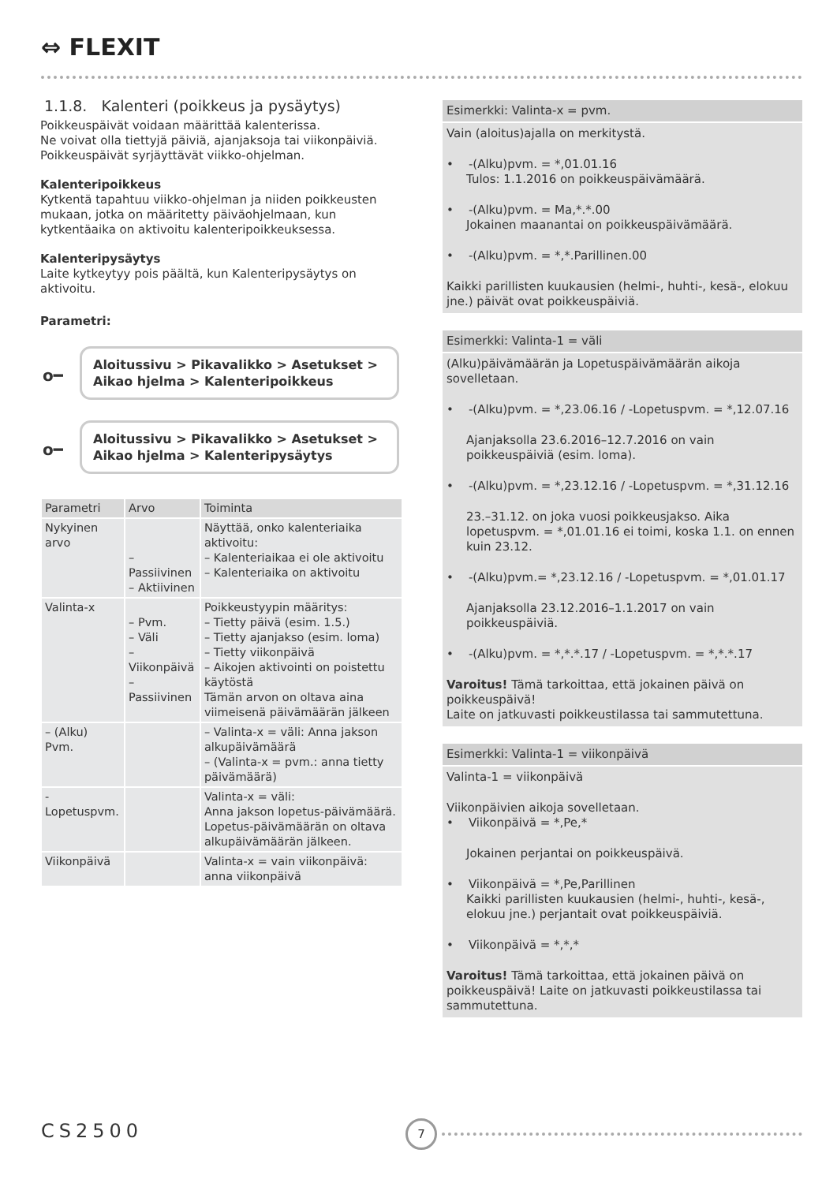⇔ FLEXIT
1.1.8. Kalenteri (poikkeus ja pysäytys)
Poikkeuspäivät voidaan määrittää kalenterissa.
Ne voivat olla tiettyjä päiviä, ajanjaksoja tai viikonpäiviä.
Poikkeuspäivät syrjäyttävät viikko-ohjelman.
Kalenteripoikkeus
Kytkentä tapahtuu viikko-ohjelman ja niiden poikkeusten mukaan, jotka on määritetty päiväohjelmaan, kun kytkentäaika on aktivoitu kalenteripoikkeuksessa.
Kalenteripysäytys
Laite kytkeytyy pois päältä, kun Kalenteripysäytys on aktivoitu.
Parametri:
o━
Aloitussivu > Pikavalikko > Asetukset >
Aikao hjelma > Kalenteripoikkeus
o━
Aloitussivu > Pikavalikko > Asetukset >
Aikao hjelma > Kalenteripysäytys
| Parametri | Arvo | Toiminta |
| --- | --- | --- |
| Nykyinen arvo | – Passiivinen – Aktiivinen | Näyttää, onko kalenteriaika aktivoitu: – Kalenteriaikaa ei ole aktivoitu – Kalenteriaika on aktivoitu |
| Valinta-x | – Pvm. – Väli – Viikonpäivä – Passiivinen | Poikkeustyypin määritys: – Tietty päivä (esim. 1.5.) – Tietty ajanjakso (esim. loma) – Tietty viikonpäivä – Aikojen aktivointi on poistettu käytöstä Tämän arvon on oltava aina viimeisenä päivämäärän jälkeen |
| – (Alku) Pvm. | | – Valinta-x = väli: Anna jakson alkupäivämäärä – (Valinta-x = pvm.: anna tietty päivämäärä) |
| -Lopetuspvm. | | Valinta-x = väli: Anna jakson lopetus-päivämäärä. Lopetus-päivämäärän on oltava alkupäivämäärän jälkeen. |
| Viikonpäivä | | Valinta-x = vain viikonpäivä: anna viikonpäivä |
Esimerkki: Valinta-x = pvm.
Vain (aloitus)ajalla on merkitystä.
• -(Alku)pvm. = *,01.01.16
Tulos: 1.1.2016 on poikkeuspäivämäärä.
• -(Alku)pvm. = Ma,*.*.00
Jokainen maanantai on poikkeuspäivämäärä.
• -(Alku)pvm. = *,*.Parillinen.00
Kaikki parillisten kuukausien (helmi-, huhti-, kesä-, elokuu jne.) päivät ovat poikkeuspäiviä.
Esimerkki: Valinta-1 = väli
(Alku)päivämäärän ja Lopetuspäivämäärän aikoja sovelletaan.
• -(Alku)pvm. = *,23.06.16 / -Lopetuspvm. = *,12.07.16
Ajanjaksolla 23.6.2016–12.7.2016 on vain poikkeuspäiviä (esim. loma).
• -(Alku)pvm. = *,23.12.16 / -Lopetuspvm. = *,31.12.16
23.–31.12. on joka vuosi poikkeusjakso. Aika lopetuspvm. = *,01.01.16 ei toimi, koska 1.1. on ennen kuin 23.12.
• -(Alku)pvm.= *,23.12.16 / -Lopetuspvm. = *,01.01.17
Ajanjaksolla 23.12.2016–1.1.2017 on vain poikkeuspäiviä.
• -(Alku)pvm. = *,*.*.17 / -Lopetuspvm. = *,*.*.17
Varoitus! Tämä tarkoittaa, että jokainen päivä on poikkeuspäivä!
Laite on jatkuvasti poikkeustilassa tai sammutettuna.
Esimerkki: Valinta-1 = viikonpäivä
Valinta-1 = viikonpäivä
Viikonpäivien aikoja sovelletaan.
• Viikonpäivä = *,Pe,*
Jokainen perjantai on poikkeuspäivä.
• Viikonpäivä = *,Pe,Parillinen
Kaikki parillisten kuukausien (helmi-, huhti-, kesä-, elokuu jne.) perjantait ovat poikkeuspäiviä.
• Viikonpäivä = *,*,*
Varoitus! Tämä tarkoittaa, että jokainen päivä on poikkeuspäivä! Laite on jatkuvasti poikkeustilassa tai sammutettuna.
CS2500 7